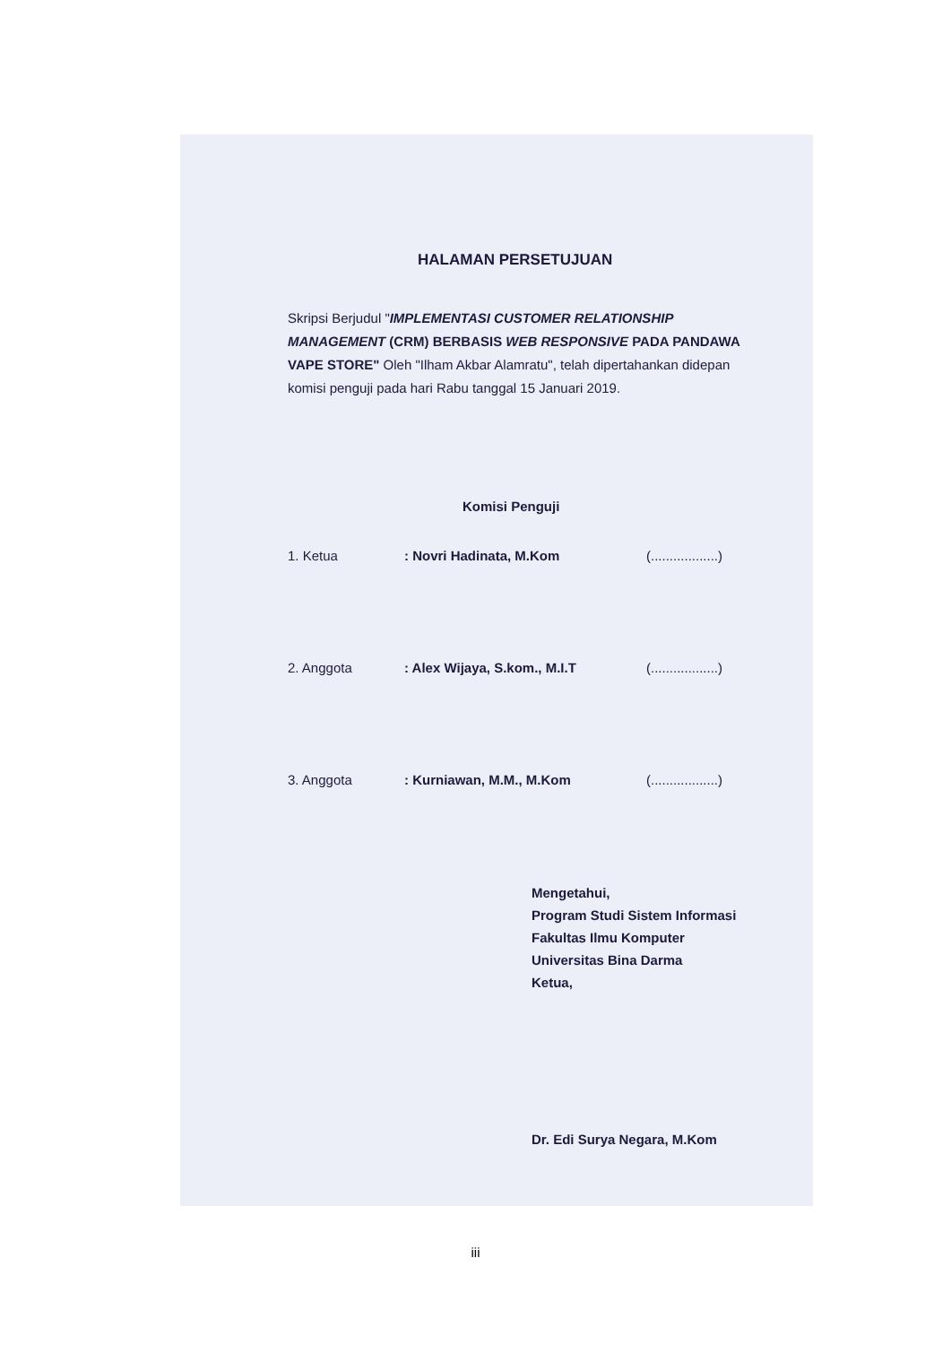HALAMAN PERSETUJUAN
Skripsi Berjudul "IMPLEMENTASI CUSTOMER RELATIONSHIP MANAGEMENT (CRM) BERBASIS WEB RESPONSIVE PADA PANDAWA VAPE STORE" Oleh "Ilham Akbar Alamratu", telah dipertahankan didepan komisi penguji pada hari Rabu tanggal 15 Januari 2019.
Komisi Penguji
1. Ketua: Novri Hadinata, M.Kom (..................)
2. Anggota: Alex Wijaya, S.kom., M.I.T (..................)
3. Anggota: Kurniawan, M.M., M.Kom (..................)
Mengetahui,
Program Studi Sistem Informasi
Fakultas Ilmu Komputer
Universitas Bina Darma
Ketua,
Dr. Edi Surya Negara, M.Kom
iii